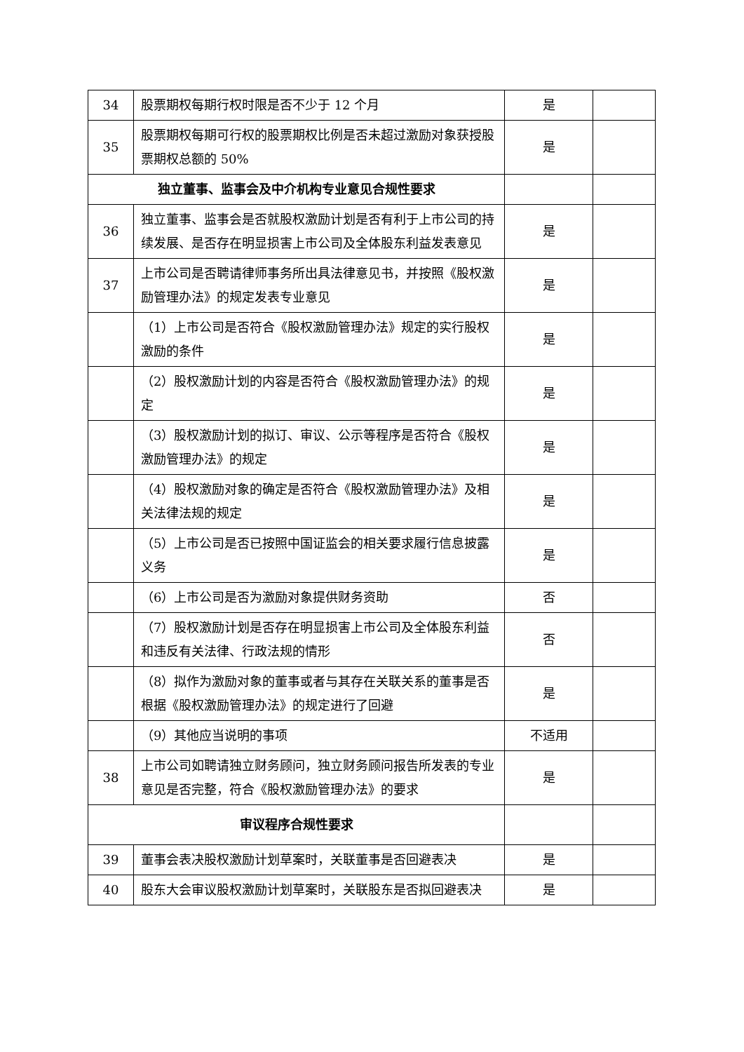| 34 | 股票期权每期行权时限是否不少于 12 个月 | 是 | |
| 35 | 股票期权每期可行权的股票期权比例是否未超过激励对象获授股票期权总额的 50% | 是 | |
| 独立董事、监事会及中介机构专业意见合规性要求 | | | |
| 36 | 独立董事、监事会是否就股权激励计划是否有利于上市公司的持续发展、是否存在明显损害上市公司及全体股东利益发表意见 | 是 | |
| 37 | 上市公司是否聘请律师事务所出具法律意见书，并按照《股权激励管理办法》的规定发表专业意见 | 是 | |
| | （1）上市公司是否符合《股权激励管理办法》规定的实行股权激励的条件 | 是 | |
| | （2）股权激励计划的内容是否符合《股权激励管理办法》的规定 | 是 | |
| | （3）股权激励计划的拟订、审议、公示等程序是否符合《股权激励管理办法》的规定 | 是 | |
| | （4）股权激励对象的确定是否符合《股权激励管理办法》及相关法律法规的规定 | 是 | |
| | （5）上市公司是否已按照中国证监会的相关要求履行信息披露义务 | 是 | |
| | （6）上市公司是否为激励对象提供财务资助 | 否 | |
| | （7）股权激励计划是否存在明显损害上市公司及全体股东利益和违反有关法律、行政法规的情形 | 否 | |
| | （8）拟作为激励对象的董事或者与其存在关联关系的董事是否根据《股权激励管理办法》的规定进行了回避 | 是 | |
| | （9）其他应当说明的事项 | 不适用 | |
| 38 | 上市公司如聘请独立财务顾问，独立财务顾问报告所发表的专业意见是否完整，符合《股权激励管理办法》的要求 | 是 | |
| 审议程序合规性要求 | | | |
| 39 | 董事会表决股权激励计划草案时，关联董事是否回避表决 | 是 | |
| 40 | 股东大会审议股权激励计划草案时，关联股东是否拟回避表决 | 是 | |